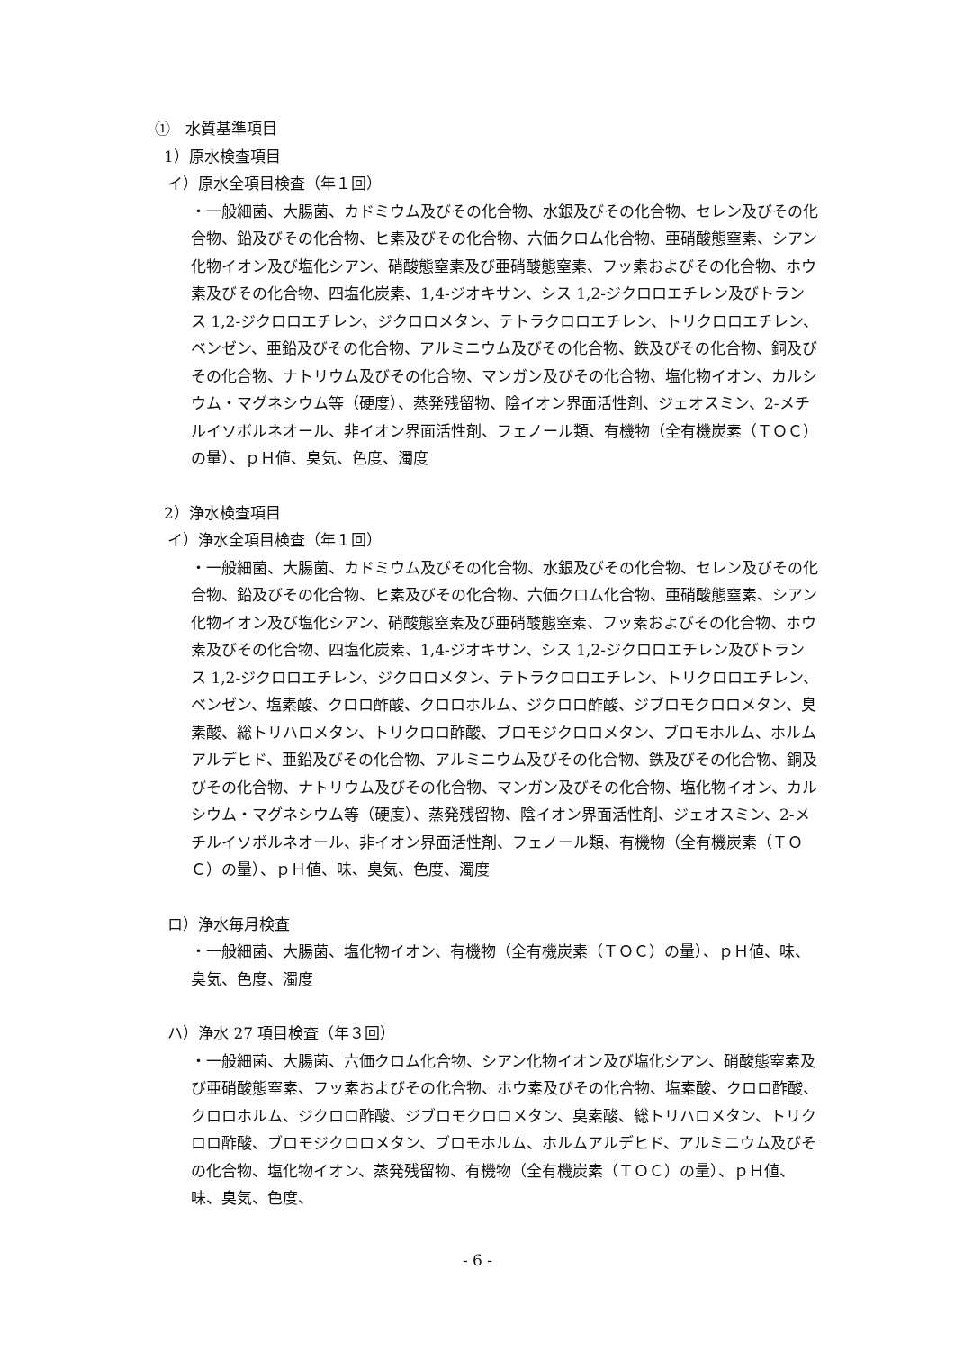①　水質基準項目
1）原水検査項目
イ）原水全項目検査（年１回）
・一般細菌、大腸菌、カドミウム及びその化合物、水銀及びその化合物、セレン及びその化合物、鉛及びその化合物、ヒ素及びその化合物、六価クロム化合物、亜硝酸態窒素、シアン化物イオン及び塩化シアン、硝酸態窒素及び亜硝酸態窒素、フッ素およびその化合物、ホウ素及びその化合物、四塩化炭素、1,4-ジオキサン、シス 1,2-ジクロロエチレン及びトランス 1,2-ジクロロエチレン、ジクロロメタン、テトラクロロエチレン、トリクロロエチレン、ベンゼン、亜鉛及びその化合物、アルミニウム及びその化合物、鉄及びその化合物、銅及びその化合物、ナトリウム及びその化合物、マンガン及びその化合物、塩化物イオン、カルシウム・マグネシウム等（硬度）、蒸発残留物、陰イオン界面活性剤、ジェオスミン、2-メチルイソボルネオール、非イオン界面活性剤、フェノール類、有機物（全有機炭素（ＴＯＣ）の量）、ｐＨ値、臭気、色度、濁度
2）浄水検査項目
イ）浄水全項目検査（年１回）
・一般細菌、大腸菌、カドミウム及びその化合物、水銀及びその化合物、セレン及びその化合物、鉛及びその化合物、ヒ素及びその化合物、六価クロム化合物、亜硝酸態窒素、シアン化物イオン及び塩化シアン、硝酸態窒素及び亜硝酸態窒素、フッ素およびその化合物、ホウ素及びその化合物、四塩化炭素、1,4-ジオキサン、シス 1,2-ジクロロエチレン及びトランス 1,2-ジクロロエチレン、ジクロロメタン、テトラクロロエチレン、トリクロロエチレン、ベンゼン、塩素酸、クロロ酢酸、クロロホルム、ジクロロ酢酸、ジブロモクロロメタン、臭素酸、総トリハロメタン、トリクロロ酢酸、ブロモジクロロメタン、ブロモホルム、ホルムアルデヒド、亜鉛及びその化合物、アルミニウム及びその化合物、鉄及びその化合物、銅及びその化合物、ナトリウム及びその化合物、マンガン及びその化合物、塩化物イオン、カルシウム・マグネシウム等（硬度）、蒸発残留物、陰イオン界面活性剤、ジェオスミン、2-メチルイソボルネオール、非イオン界面活性剤、フェノール類、有機物（全有機炭素（ＴＯＣ）の量）、ｐＨ値、味、臭気、色度、濁度
ロ）浄水毎月検査
・一般細菌、大腸菌、塩化物イオン、有機物（全有機炭素（ＴＯＣ）の量）、ｐＨ値、味、臭気、色度、濁度
ハ）浄水 27 項目検査（年３回）
・一般細菌、大腸菌、六価クロム化合物、シアン化物イオン及び塩化シアン、硝酸態窒素及び亜硝酸態窒素、フッ素およびその化合物、ホウ素及びその化合物、塩素酸、クロロ酢酸、クロロホルム、ジクロロ酢酸、ジブロモクロロメタン、臭素酸、総トリハロメタン、トリクロロ酢酸、ブロモジクロロメタン、ブロモホルム、ホルムアルデヒド、アルミニウム及びその化合物、塩化物イオン、蒸発残留物、有機物（全有機炭素（ＴＯＣ）の量）、ｐＨ値、味、臭気、色度、
- 6 -